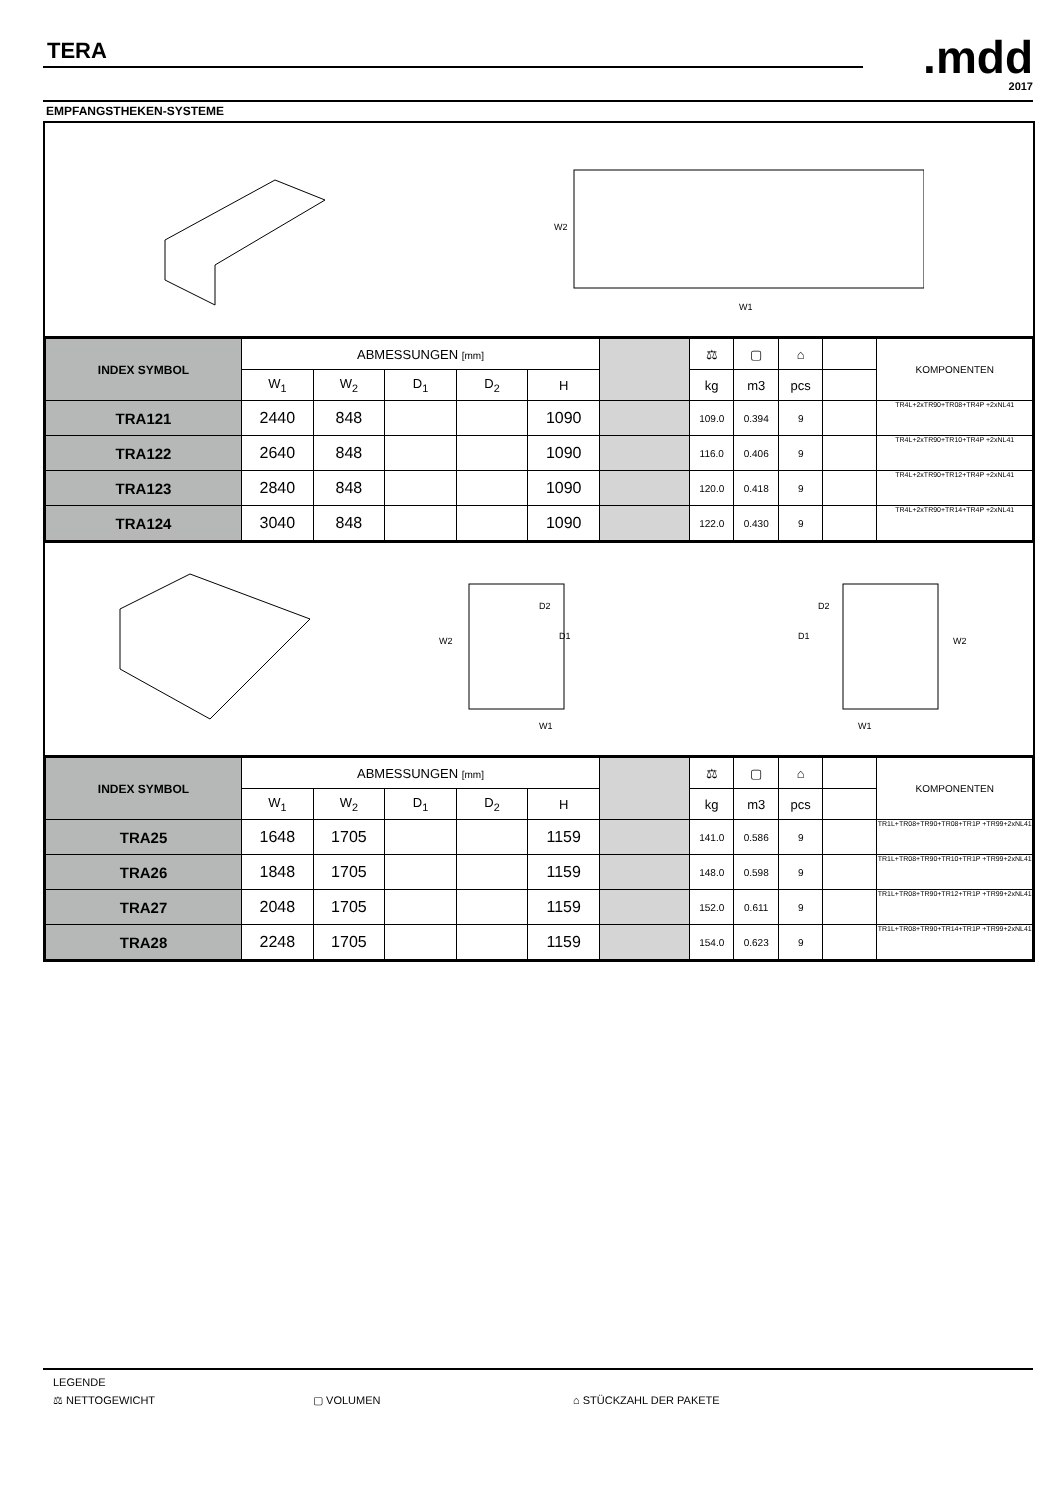TERA
.mdd
2017
EMPFANGSTHEKEN-SYSTEME
W2
W1
| INDEX SYMBOL | ABMESSUNGEN [mm] | | | | | | ⚖ | ▢ | ⌂ | | KOMPONENTEN |
| --- | --- | --- | --- | --- | --- | --- | --- | --- | --- | --- | --- |
| | W<sub>1</sub> | W<sub>2</sub> | D<sub>1</sub> | D<sub>2</sub> | H | | kg | m3 | pcs | | |
| TRA121 | 2440 | 848 | | | 1090 | | 109.0 | 0.394 | 9 | | TR4L+2xTR90+TR08+TR4P +2xNL41 |
| TRA122 | 2640 | 848 | | | 1090 | | 116.0 | 0.406 | 9 | | TR4L+2xTR90+TR10+TR4P +2xNL41 |
| TRA123 | 2840 | 848 | | | 1090 | | 120.0 | 0.418 | 9 | | TR4L+2xTR90+TR12+TR4P +2xNL41 |
| TRA124 | 3040 | 848 | | | 1090 | | 122.0 | 0.430 | 9 | | TR4L+2xTR90+TR14+TR4P +2xNL41 |
W2
D2
D1
W1
W2
D2
D1
W1
| INDEX SYMBOL | ABMESSUNGEN [mm] | | | | | | ⚖ | ▢ | ⌂ | | KOMPONENTEN |
| --- | --- | --- | --- | --- | --- | --- | --- | --- | --- | --- | --- |
| | W<sub>1</sub> | W<sub>2</sub> | D<sub>1</sub> | D<sub>2</sub> | H | | kg | m3 | pcs | | |
| TRA25 | 1648 | 1705 | | | 1159 | | 141.0 | 0.586 | 9 | | TR1L+TR08+TR90+TR08+TR1P +TR99+2xNL41 |
| TRA26 | 1848 | 1705 | | | 1159 | | 148.0 | 0.598 | 9 | | TR1L+TR08+TR90+TR10+TR1P +TR99+2xNL41 |
| TRA27 | 2048 | 1705 | | | 1159 | | 152.0 | 0.611 | 9 | | TR1L+TR08+TR90+TR12+TR1P +TR99+2xNL41 |
| TRA28 | 2248 | 1705 | | | 1159 | | 154.0 | 0.623 | 9 | | TR1L+TR08+TR90+TR14+TR1P +TR99+2xNL41 |
LEGENDE
⚖ NETTOGEWICHT ▢ VOLUMEN ⌂ STÜCKZAHL DER PAKETE